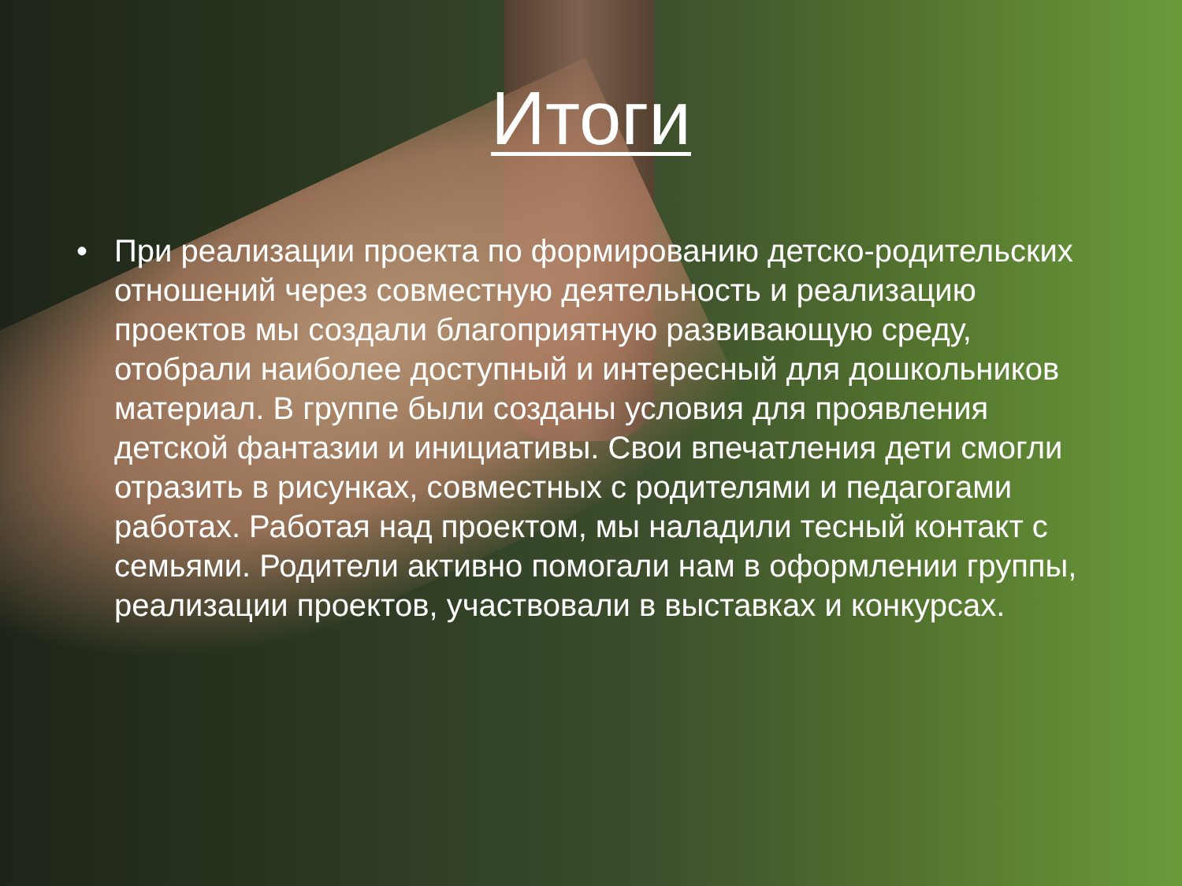Итоги
• При реализации проекта по формированию детско-родительских отношений через совместную деятельность и реализацию проектов мы создали благоприятную развивающую среду, отобрали наиболее доступный и интересный для дошкольников материал. В группе были созданы условия для проявления детской фантазии и инициативы. Свои впечатления дети смогли отразить в рисунках, совместных с родителями и педагогами работах. Работая над проектом, мы наладили тесный контакт с семьями. Родители активно помогали нам в оформлении группы, реализации проектов, участвовали в выставках и конкурсах.